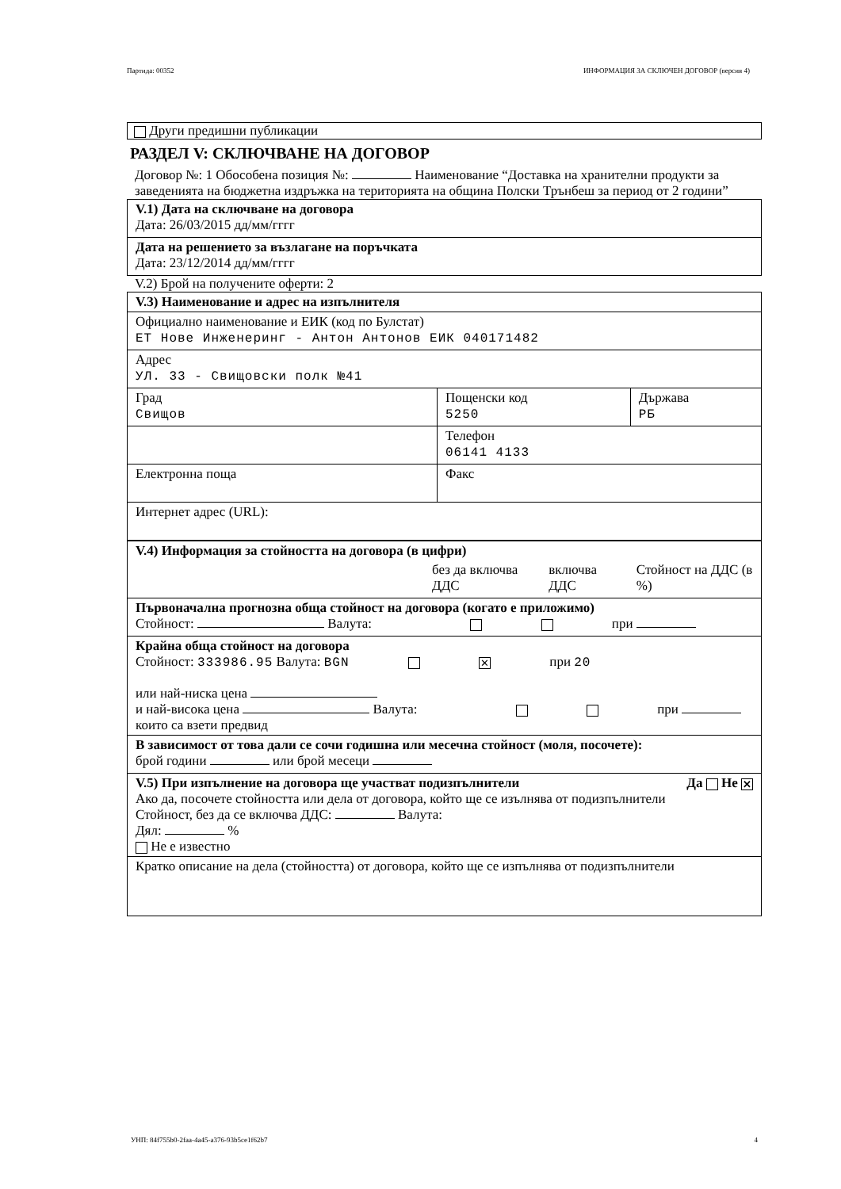Партида: 00352 ИНФОРМАЦИЯ ЗА СКЛЮЧЕН ДОГОВОР (версия 4)
Други предишни публикации
РАЗДЕЛ V: СКЛЮЧВАНЕ НА ДОГОВОР
Договор №: 1 Обособена позиция №: Наименование “Доставка на хранителни продукти за заведенията на бюджетна издръжка на територията на община Полски Трънбеш за период от 2 години”
| V.1) Дата на сключване на договора Дата: 26/03/2015 дд/мм/гггг |
| Дата на решението за възлагане на поръчката Дата: 23/12/2014 дд/мм/гггг |
V.2) Брой на получените оферти: 2
| V.3) Наименование и адрес на изпълнителя | | |
| Официално наименование и ЕИК (код по Булстат) ЕТ Нове Инженеринг - Антон Антонов ЕИК 040171482 | | |
| Адрес УЛ. 33 - Свищовски полк №41 | | |
| Град Свищов | Пощенски код 5250 | Държава РБ |
| | Телефон 06141 4133 | |
| Електронна поща | Факс | |
| Интернет адрес (URL): | | |
| V.4) Информация за стойността на договора (в цифри) | | | |
| | без да включва ДДС | включва ДДС | Стойност на ДДС (в %) |
| Първоначална прогнозна обща стойност на договора (когато е приложимо) Стойност: Валута: при | | | |
| Крайна обща стойност на договора Стойност: 333986.95 Валута: BGN ✕ при 20 или най-ниска цена и най-висока цена Валута: при които са взети предвид | | | |
| В зависимост от това дали се сочи годишна или месечна стойност (моля, посочете): брой години или брой месеци | | | |
| V.5) При изпълнение на договора ще участват подизпълнители Да Не ✕ Ако да, посочете стойността или дела от договора, който ще се изълнява от подизпълнители Стойност, без да се включва ДДС: Валута: Дял: % Не е известно | | | |
| Кратко описание на дела (стойността) от договора, който ще се изпълнява от подизпълнители | | | |
УНП: 84f755b0-2faa-4a45-a376-93b5ce1f62b7 4